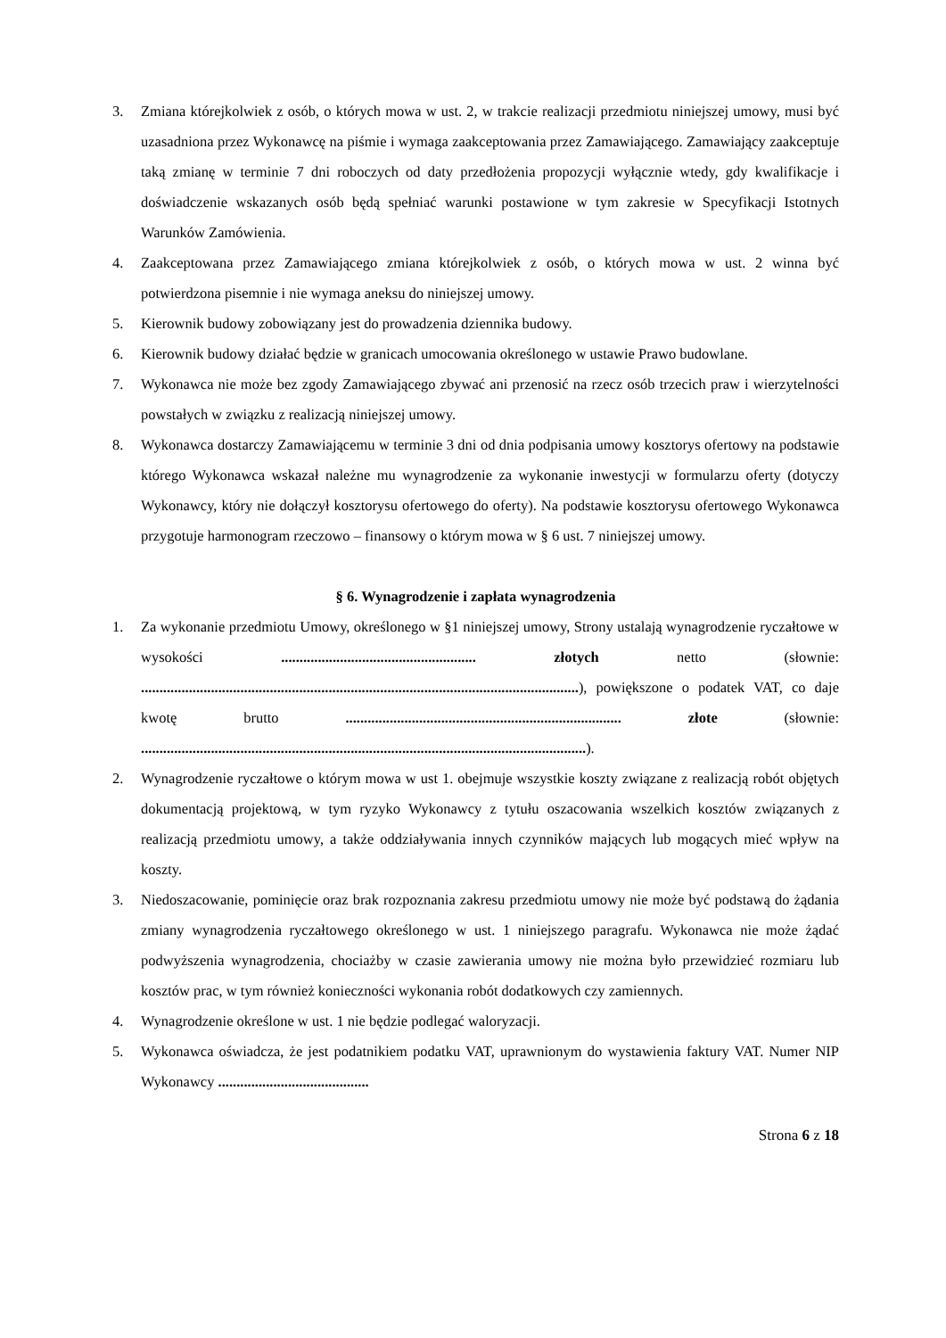3. Zmiana którejkolwiek z osób, o których mowa w ust. 2, w trakcie realizacji przedmiotu niniejszej umowy, musi być uzasadniona przez Wykonawcę na piśmie i wymaga zaakceptowania przez Zamawiającego. Zamawiający zaakceptuje taką zmianę w terminie 7 dni roboczych od daty przedłożenia propozycji wyłącznie wtedy, gdy kwalifikacje i doświadczenie wskazanych osób będą spełniać warunki postawione w tym zakresie w Specyfikacji Istotnych Warunków Zamówienia.
4. Zaakceptowana przez Zamawiającego zmiana którejkolwiek z osób, o których mowa w ust. 2 winna być potwierdzona pisemnie i nie wymaga aneksu do niniejszej umowy.
5. Kierownik budowy zobowiązany jest do prowadzenia dziennika budowy.
6. Kierownik budowy działać będzie w granicach umocowania określonego w ustawie Prawo budowlane.
7. Wykonawca nie może bez zgody Zamawiającego zbywać ani przenosić na rzecz osób trzecich praw i wierzytelności powstałych w związku z realizacją niniejszej umowy.
8. Wykonawca dostarczy Zamawiającemu w terminie 3 dni od dnia podpisania umowy kosztorys ofertowy na podstawie którego Wykonawca wskazał należne mu wynagrodzenie za wykonanie inwestycji w formularzu oferty (dotyczy Wykonawcy, który nie dołączył kosztorysu ofertowego do oferty). Na podstawie kosztorysu ofertowego Wykonawca przygotuje harmonogram rzeczowo – finansowy o którym mowa w § 6 ust. 7 niniejszej umowy.
§ 6. Wynagrodzenie i zapłata wynagrodzenia
1. Za wykonanie przedmiotu Umowy, określonego w §1 niniejszej umowy, Strony ustalają wynagrodzenie ryczałtowe w wysokości ..................................................... złotych netto (słownie: .......................................................................................................................), powiększone o podatek VAT, co daje kwotę brutto ........................................................................... złote (słownie: .........................................................................................................................).
2. Wynagrodzenie ryczałtowe o którym mowa w ust 1. obejmuje wszystkie koszty związane z realizacją robót objętych dokumentacją projektową, w tym ryzyko Wykonawcy z tytułu oszacowania wszelkich kosztów związanych z realizacją przedmiotu umowy, a także oddziaływania innych czynników mających lub mogących mieć wpływ na koszty.
3. Niedoszacowanie, pominięcie oraz brak rozpoznania zakresu przedmiotu umowy nie może być podstawą do żądania zmiany wynagrodzenia ryczałtowego określonego w ust. 1 niniejszego paragrafu. Wykonawca nie może żądać podwyższenia wynagrodzenia, chociażby w czasie zawierania umowy nie można było przewidzieć rozmiaru lub kosztów prac, w tym również konieczności wykonania robót dodatkowych czy zamiennych.
4. Wynagrodzenie określone w ust. 1 nie będzie podlegać waloryzacji.
5. Wykonawca oświadcza, że jest podatnikiem podatku VAT, uprawnionym do wystawienia faktury VAT. Numer NIP Wykonawcy .........................................
Strona 6 z 18